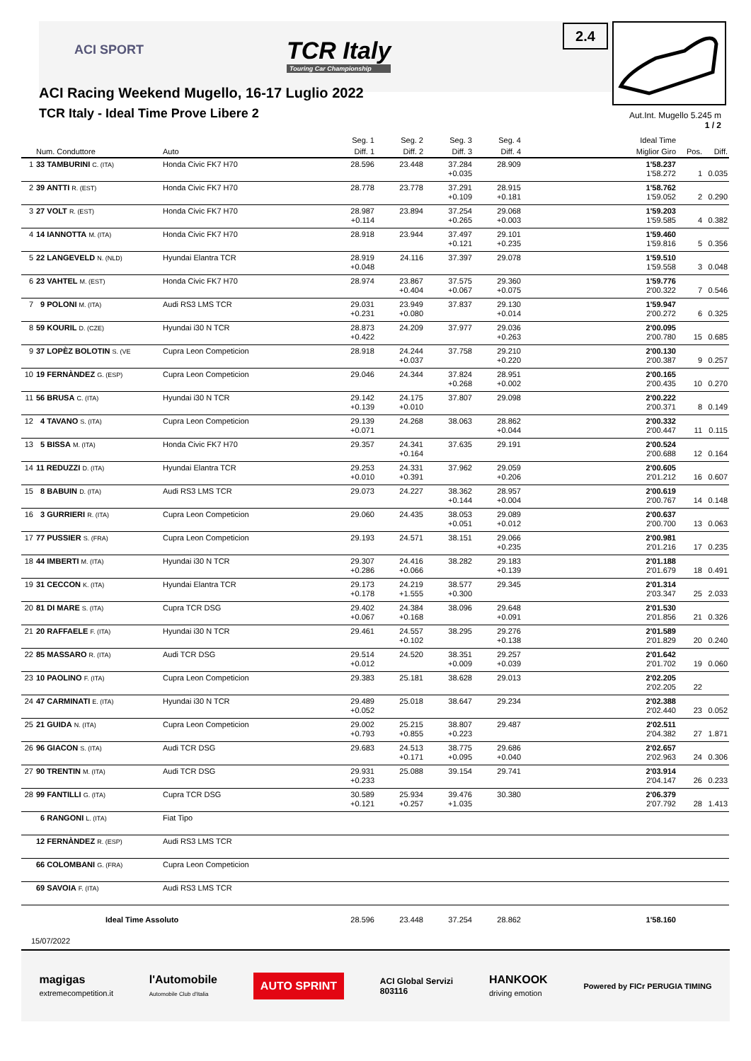ACI SPORT
TCR Italy
Touring Car Championship
2.4
ACI Racing Weekend Mugello, 16-17 Luglio 2022
TCR Italy - Ideal Time Prove Libere 2
Aut.Int. Mugello 5.245 m
1 / 2
| | Num. Conduttore | Auto | Seg. 1 Diff. 1 | Seg. 2 Diff. 2 | Seg. 3 Diff. 3 | Seg. 4 Diff. 4 | Ideal Time Miglior Giro | Pos. | Diff. |
| --- | --- | --- | --- | --- | --- | --- | --- | --- | --- |
| 1 | 33 TAMBURINI C. (ITA) | Honda Civic FK7 H70 | 28.596 | 23.448 | 37.284 +0.035 | 28.909 | 1'58.237 1'58.272 | 1 | 0.035 |
| 2 | 39 ANTTI R. (EST) | Honda Civic FK7 H70 | 28.778 | 23.778 | 37.291 +0.109 | 28.915 +0.181 | 1'58.762 1'59.052 | 2 | 0.290 |
| 3 | 27 VOLT R. (EST) | Honda Civic FK7 H70 | 28.987 +0.114 | 23.894 | 37.254 +0.265 | 29.068 +0.003 | 1'59.203 1'59.585 | 4 | 0.382 |
| 4 | 14 IANNOTTA M. (ITA) | Honda Civic FK7 H70 | 28.918 | 23.944 | 37.497 +0.121 | 29.101 +0.235 | 1'59.460 1'59.816 | 5 | 0.356 |
| 5 | 22 LANGEVELD N. (NLD) | Hyundai Elantra TCR | 28.919 +0.048 | 24.116 | 37.397 | 29.078 | 1'59.510 1'59.558 | 3 | 0.048 |
| 6 | 23 VAHTEL M. (EST) | Honda Civic FK7 H70 | 28.974 | 23.867 +0.404 | 37.575 +0.067 | 29.360 +0.075 | 1'59.776 2'00.322 | 7 | 0.546 |
| 7 | 9 POLONI M. (ITA) | Audi RS3 LMS TCR | 29.031 +0.231 | 23.949 +0.080 | 37.837 | 29.130 +0.014 | 1'59.947 2'00.272 | 6 | 0.325 |
| 8 | 59 KOURIL D. (CZE) | Hyundai i30 N TCR | 28.873 +0.422 | 24.209 | 37.977 | 29.036 +0.263 | 2'00.095 2'00.780 | 15 | 0.685 |
| 9 | 37 LOPÈZ BOLOTIN S. (VE | Cupra Leon Competicion | 28.918 | 24.244 +0.037 | 37.758 | 29.210 +0.220 | 2'00.130 2'00.387 | 9 | 0.257 |
| 10 | 19 FERNÀNDEZ G. (ESP) | Cupra Leon Competicion | 29.046 | 24.344 | 37.824 +0.268 | 28.951 +0.002 | 2'00.165 2'00.435 | 10 | 0.270 |
| 11 | 56 BRUSA C. (ITA) | Hyundai i30 N TCR | 29.142 +0.139 | 24.175 +0.010 | 37.807 | 29.098 | 2'00.222 2'00.371 | 8 | 0.149 |
| 12 | 4 TAVANO S. (ITA) | Cupra Leon Competicion | 29.139 +0.071 | 24.268 | 38.063 | 28.862 +0.044 | 2'00.332 2'00.447 | 11 | 0.115 |
| 13 | 5 BISSA M. (ITA) | Honda Civic FK7 H70 | 29.357 | 24.341 +0.164 | 37.635 | 29.191 | 2'00.524 2'00.688 | 12 | 0.164 |
| 14 | 11 REDUZZI D. (ITA) | Hyundai Elantra TCR | 29.253 +0.010 | 24.331 +0.391 | 37.962 | 29.059 +0.206 | 2'00.605 2'01.212 | 16 | 0.607 |
| 15 | 8 BABUIN D. (ITA) | Audi RS3 LMS TCR | 29.073 | 24.227 | 38.362 +0.144 | 28.957 +0.004 | 2'00.619 2'00.767 | 14 | 0.148 |
| 16 | 3 GURRIERI R. (ITA) | Cupra Leon Competicion | 29.060 | 24.435 | 38.053 +0.051 | 29.089 +0.012 | 2'00.637 2'00.700 | 13 | 0.063 |
| 17 | 77 PUSSIER S. (FRA) | Cupra Leon Competicion | 29.193 | 24.571 | 38.151 | 29.066 +0.235 | 2'00.981 2'01.216 | 17 | 0.235 |
| 18 | 44 IMBERTI M. (ITA) | Hyundai i30 N TCR | 29.307 +0.286 | 24.416 +0.066 | 38.282 | 29.183 +0.139 | 2'01.188 2'01.679 | 18 | 0.491 |
| 19 | 31 CECCON K. (ITA) | Hyundai Elantra TCR | 29.173 +0.178 | 24.219 +1.555 | 38.577 +0.300 | 29.345 | 2'01.314 2'03.347 | 25 | 2.033 |
| 20 | 81 DI MARE S. (ITA) | Cupra TCR DSG | 29.402 +0.067 | 24.384 +0.168 | 38.096 | 29.648 +0.091 | 2'01.530 2'01.856 | 21 | 0.326 |
| 21 | 20 RAFFAELE F. (ITA) | Hyundai i30 N TCR | 29.461 | 24.557 +0.102 | 38.295 | 29.276 +0.138 | 2'01.589 2'01.829 | 20 | 0.240 |
| 22 | 85 MASSARO R. (ITA) | Audi TCR DSG | 29.514 +0.012 | 24.520 | 38.351 +0.009 | 29.257 +0.039 | 2'01.642 2'01.702 | 19 | 0.060 |
| 23 | 10 PAOLINO F. (ITA) | Cupra Leon Competicion | 29.383 | 25.181 | 38.628 | 29.013 | 2'02.205 2'02.205 | 22 | |
| 24 | 47 CARMINATI E. (ITA) | Hyundai i30 N TCR | 29.489 +0.052 | 25.018 | 38.647 | 29.234 | 2'02.388 2'02.440 | 23 | 0.052 |
| 25 | 21 GUIDA N. (ITA) | Cupra Leon Competicion | 29.002 +0.793 | 25.215 +0.855 | 38.807 +0.223 | 29.487 | 2'02.511 2'04.382 | 27 | 1.871 |
| 26 | 96 GIACON S. (ITA) | Audi TCR DSG | 29.683 | 24.513 +0.171 | 38.775 +0.095 | 29.686 +0.040 | 2'02.657 2'02.963 | 24 | 0.306 |
| 27 | 90 TRENTIN M. (ITA) | Audi TCR DSG | 29.931 +0.233 | 25.088 | 39.154 | 29.741 | 2'03.914 2'04.147 | 26 | 0.233 |
| 28 | 99 FANTILLI G. (ITA) | Cupra TCR DSG | 30.589 +0.121 | 25.934 +0.257 | 39.476 +1.035 | 30.380 | 2'06.379 2'07.792 | 28 | 1.413 |
| | 6 RANGONI L. (ITA) | Fiat Tipo | | | | | | | |
| | 12 FERNÀNDEZ R. (ESP) | Audi RS3 LMS TCR | | | | | | | |
| | 66 COLOMBANI G. (FRA) | Cupra Leon Competicion | | | | | | | |
| | 69 SAVOIA F. (ITA) | Audi RS3 LMS TCR | | | | | | | |
| | Ideal Time Assoluto | | 28.596 | 23.448 | 37.254 | 28.862 | 1'58.160 | | |
15/07/2022
magigas
extremecompetition.it l'Automobile
Automobile Club d'Italia AUTO SPRINT ACI Global Servizi
803116 HANKOOK
driving emotion Powered by FICr PERUGIA TIMING